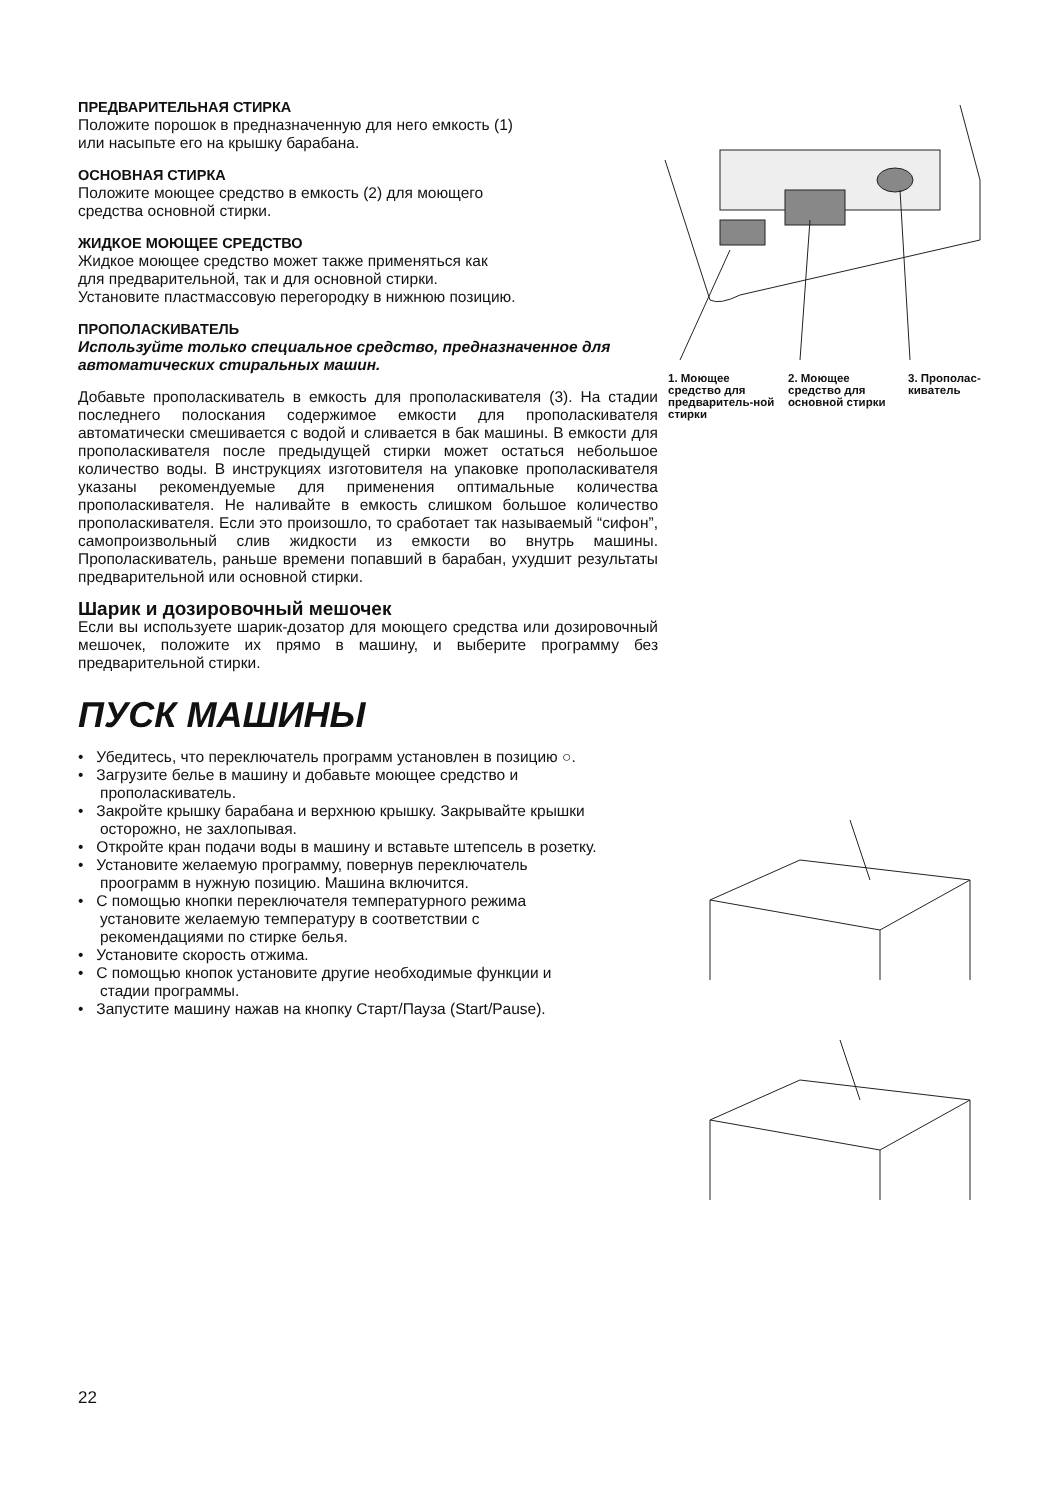ПРЕДВАРИТЕЛЬНАЯ СТИРКА
Положите порошок в предназначенную для него емкость (1)
или насыпьте его на крышку барабана.
ОСНОВНАЯ СТИРКА
Положите моющее средство в емкость (2) для моющего
средства основной стирки.
ЖИДКОЕ МОЮЩЕЕ СРЕДСТВО
Жидкое моющее средство может также применяться как
для предварительной, так и для основной стирки.
Установите пластмассовую перегородку в нижнюю позицию.
ПРОПОЛАСКИВАТЕЛЬ
Используйте только специальное средство, предназначенное для автоматических стиральных машин.
Добавьте прополаскиватель в емкость для прополаскивателя (3). На стадии последнего полоскания содержимое емкости для прополаскивателя автоматически смешивается с водой и сливается в бак машины. В емкости для прополаскивателя после предыдущей стирки может остаться небольшое количество воды. В инструкциях изготовителя на упаковке прополаскивателя указаны рекомендуемые для применения оптимальные количества прополаскивателя. Не наливайте в емкость слишком большое количество прополаскивателя. Если это произошло, то сработает так называемый “сифон”, самопроизвольный слив жидкости из емкости во внутрь машины. Прополаскиватель, раньше времени попавший в барабан, ухудшит результаты предварительной или основной стирки.
Шарик и дозировочный мешочек
Если вы используете шарик-дозатор для моющего средства или дозировочный мешочек, положите их прямо в машину, и выберите программу без предварительной стирки.
ПУСК МАШИНЫ
• Убедитесь, что переключатель программ установлен в позицию ○.
• Загрузите белье в машину и добавьте моющее средство и прополаскиватель.
• Закройте крышку барабана и верхнюю крышку. Закрывайте крышки осторожно, не захлопывая.
• Откройте кран подачи воды в машину и вставьте штепсель в розетку.
• Установите желаемую программу, повернув переключатель проограмм в нужную позицию. Машина включится.
• С помощью кнопки переключателя температурного режима установите желаемую температуру в соответствии с рекомендациями по стирке белья.
• Установите скорость отжима.
• С помощью кнопок установите другие необходимые функции и стадии программы.
• Запустите машину нажав на кнопку Старт/Пауза (Start/Pause).
1. Моющее средство для предваритель-ной стирки
2. Моющее средство для основной стирки
3. Прополас-киватель
22